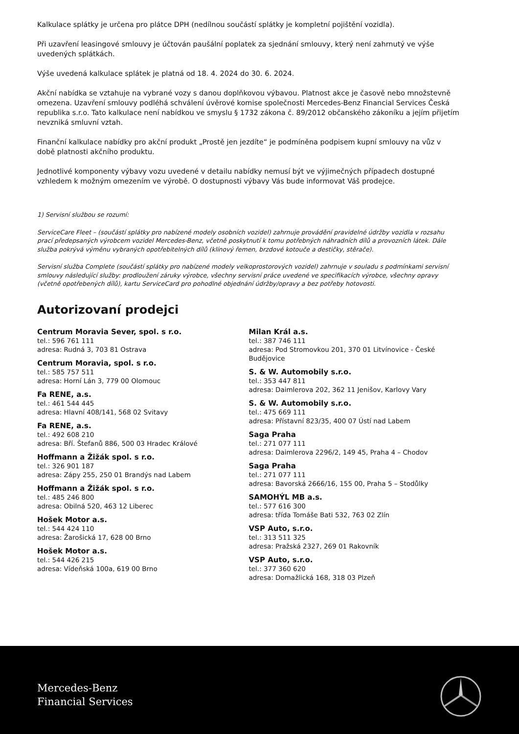Kalkulace splátky je určena pro plátce DPH (nedílnou součástí splátky je kompletní pojištění vozidla).
Při uzavření leasingové smlouvy je účtován paušální poplatek za sjednání smlouvy, který není zahrnutý ve výše uvedených splátkách.
Výše uvedená kalkulace splátek je platná od 18. 4. 2024 do 30. 6. 2024.
Akční nabídka se vztahuje na vybrané vozy s danou doplňkovou výbavou. Platnost akce je časově nebo množstevně omezena. Uzavření smlouvy podléhá schválení úvěrové komise společnosti Mercedes-Benz Financial Services Česká republika s.r.o. Tato kalkulace není nabídkou ve smyslu § 1732 zákona č. 89/2012 občanského zákoníku a jejím přijetím nevzniká smluvní vztah.
Finanční kalkulace nabídky pro akční produkt „Prostě jen jezdíte“ je podmíněna podpisem kupní smlouvy na vůz v době platnosti akčního produktu.
Jednotlivé komponenty výbavy vozu uvedené v detailu nabídky nemusí být ve výjimečných případech dostupné vzhledem k možným omezením ve výrobě. O dostupnosti výbavy Vás bude informovat Váš prodejce.
1) Servisní službou se rozumí:
ServiceCare Fleet – (součástí splátky pro nabízené modely osobních vozidel) zahrnuje provádění pravidelné údržby vozidla v rozsahu prací předepsaných výrobcem vozidel Mercedes-Benz, včetně poskytnutí k tomu potřebných náhradních dílů a provozních látek. Dále služba pokrývá výměnu vybraných opotřebitelných dílů (klínový řemen, brzdové kotouče a destičky, stěrače).
Servisní služba Complete (součástí splátky pro nabízené modely velkoprostorových vozidel) zahrnuje v souladu s podmínkami servisní smlouvy následující služby: prodloužení záruky výrobce, všechny servisní práce uvedené ve specifikacích výrobce, všechny opravy (včetně opotřebených dílů), kartu ServiceCard pro pohodlné objednání údržby/opravy a bez potřeby hotovosti.
Autorizovaní prodejci
Centrum Moravia Sever, spol. s r.o.
tel.: 596 761 111
adresa: Rudná 3, 703 81 Ostrava
Centrum Moravia, spol. s r.o.
tel.: 585 757 511
adresa: Horní Lán 3, 779 00 Olomouc
Fa RENE, a.s.
tel.: 461 544 445
adresa: Hlavní 408/141, 568 02 Svitavy
Fa RENE, a.s.
tel.: 492 608 210
adresa: Bří. Štefanů 886, 500 03 Hradec Králové
Hoffmann a Žižák spol. s r.o.
tel.: 326 901 187
adresa: Zápy 255, 250 01 Brandýs nad Labem
Hoffmann a Žižák spol. s r.o.
tel.: 485 246 800
adresa: Obilná 520, 463 12 Liberec
Hošek Motor a.s.
tel.: 544 424 110
adresa: Žarošická 17, 628 00 Brno
Hošek Motor a.s.
tel.: 544 426 215
adresa: Vídeňská 100a, 619 00 Brno
Milan Král a.s.
tel.: 387 746 111
adresa: Pod Stromovkou 201, 370 01 Litvínovice - České Budějovice
S. & W. Automobily s.r.o.
tel.: 353 447 811
adresa: Daimlerova 202, 362 11 Jenišov, Karlovy Vary
S. & W. Automobily s.r.o.
tel.: 475 669 111
adresa: Přístavní 823/35, 400 07 Ústí nad Labem
Saga Praha
tel.: 271 077 111
adresa: Daimlerova 2296/2, 149 45, Praha 4 – Chodov
Saga Praha
tel.: 271 077 111
adresa: Bavorská 2666/16, 155 00, Praha 5 – Stodůlky
SAMOHÝL MB a.s.
tel.: 577 616 300
adresa: třída Tomáše Bati 532, 763 02 Zlín
VSP Auto, s.r.o.
tel.: 313 511 325
adresa: Pražská 2327, 269 01 Rakovník
VSP Auto, s.r.o.
tel.: 377 360 620
adresa: Domažlická 168, 318 03 Plzeň
Mercedes-Benz
Financial Services